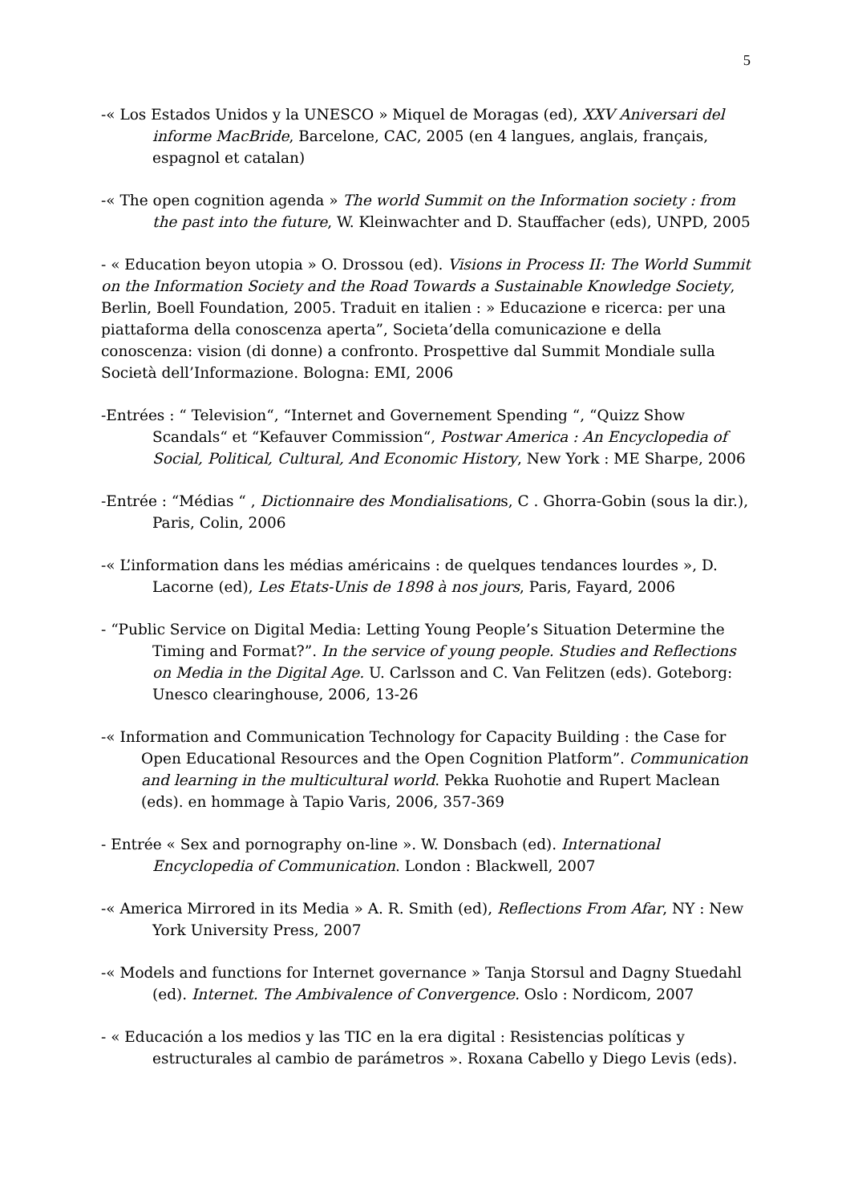5
-« Los Estados Unidos y la UNESCO » Miquel de Moragas (ed), XXV Aniversari del informe MacBride, Barcelone, CAC, 2005 (en 4 langues, anglais, français, espagnol et catalan)
-« The open cognition agenda » The world Summit on the Information society : from the past into the future, W. Kleinwachter and D. Stauffacher (eds), UNPD, 2005
- « Education beyon utopia » O. Drossou (ed). Visions in Process II: The World Summit on the Information Society and the Road Towards a Sustainable Knowledge Society, Berlin, Boell Foundation, 2005. Traduit en italien : » Educazione e ricerca: per una piattaforma della conoscenza aperta”, Societa’della comunicazione e della conoscenza: vision (di donne) a confronto. Prospettive dal Summit Mondiale sulla Società dell’Informazione. Bologna: EMI, 2006
-Entrées : “ Television“, “Internet and Governement Spending “, “Quizz Show Scandals“ et “Kefauver Commission“, Postwar America : An Encyclopedia of Social, Political, Cultural, And Economic History, New York : ME Sharpe, 2006
-Entrée : “Médias “ , Dictionnaire des Mondialisations, C . Ghorra-Gobin (sous la dir.), Paris, Colin, 2006
-« L’information dans les médias américains : de quelques tendances lourdes », D. Lacorne (ed), Les Etats-Unis de 1898 à nos jours, Paris, Fayard, 2006
- “Public Service on Digital Media: Letting Young People’s Situation Determine the Timing and Format?”. In the service of young people. Studies and Reflections on Media in the Digital Age. U. Carlsson and C. Van Felitzen (eds). Goteborg: Unesco clearinghouse, 2006, 13-26
-« Information and Communication Technology for Capacity Building : the Case for Open Educational Resources and the Open Cognition Platform”. Communication and learning in the multicultural world. Pekka Ruohotie and Rupert Maclean (eds). en hommage à Tapio Varis, 2006, 357-369
- Entrée « Sex and pornography on-line ». W. Donsbach (ed). International Encyclopedia of Communication. London : Blackwell, 2007
-« America Mirrored in its Media » A. R. Smith (ed), Reflections From Afar, NY : New York University Press, 2007
-« Models and functions for Internet governance » Tanja Storsul and Dagny Stuedahl (ed). Internet. The Ambivalence of Convergence. Oslo : Nordicom, 2007
- « Educación a los medios y las TIC en la era digital : Resistencias políticas y estructurales al cambio de parámetros ». Roxana Cabello y Diego Levis (eds).